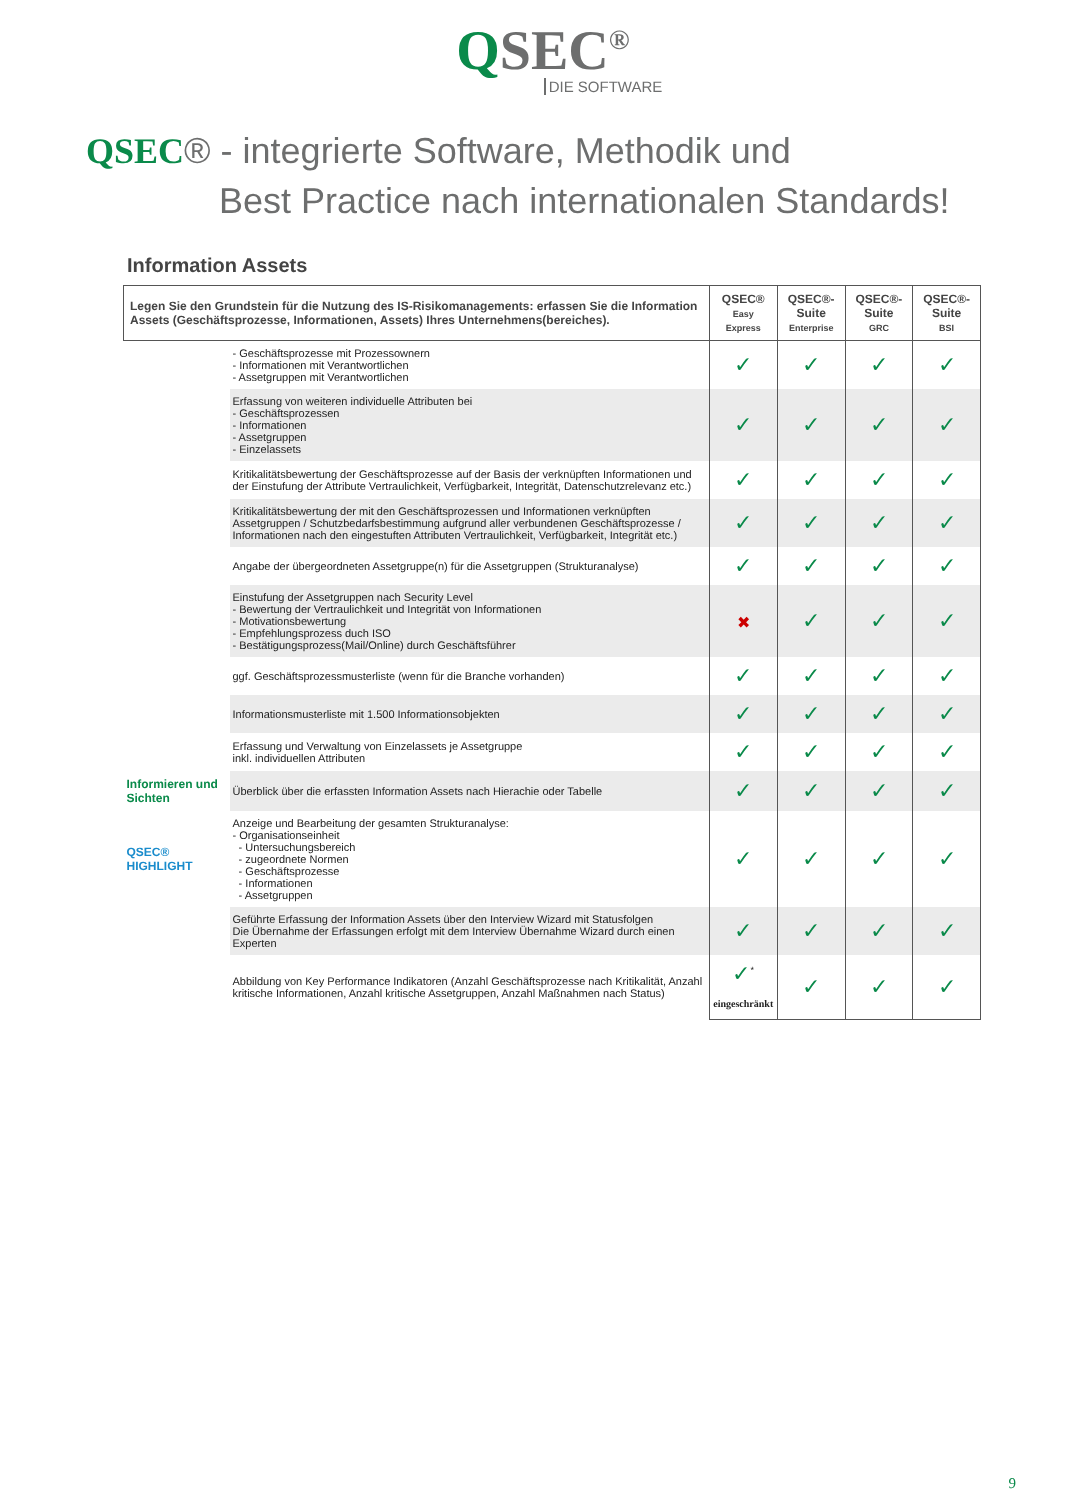QSEC<sup>®</sup>
DIE SOFTWARE
QSEC® - integrierte Software, Methodik und
Best Practice nach internationalen Standards!
Information Assets
| Legen Sie den Grundstein für die Nutzung des IS-Risikomanagements: erfassen Sie die Information Assets (Geschäftsprozesse, Informationen, Assets) Ihres Unternehmens(bereiches). | | QSEC® Easy Express | QSEC®-Suite Enterprise | QSEC®-Suite GRC | QSEC®-Suite BSI |
| --- | --- | --- | --- | --- | --- |
| | - Geschäftsprozesse mit Prozessownern - Informationen mit Verantwortlichen - Assetgruppen mit Verantwortlichen | ✓ | ✓ | ✓ | ✓ |
| | Erfassung von weiteren individuelle Attributen bei - Geschäftsprozessen - Informationen - Assetgruppen - Einzelassets | ✓ | ✓ | ✓ | ✓ |
| | Kritikalitätsbewertung der Geschäftsprozesse auf der Basis der verknüpften Informationen und der Einstufung der Attribute Vertraulichkeit, Verfügbarkeit, Integrität, Datenschutzrelevanz etc.) | ✓ | ✓ | ✓ | ✓ |
| | Kritikalitätsbewertung der mit den Geschäftsprozessen und Informationen verknüpften Assetgruppen / Schutzbedarfsbestimmung aufgrund aller verbundenen Geschäftsprozesse / Informationen nach den eingestuften Attributen Vertraulichkeit, Verfügbarkeit, Integrität etc.) | ✓ | ✓ | ✓ | ✓ |
| | Angabe der übergeordneten Assetgruppe(n) für die Assetgruppen (Strukturanalyse) | ✓ | ✓ | ✓ | ✓ |
| | Einstufung der Assetgruppen nach Security Level - Bewertung der Vertraulichkeit und Integrität von Informationen - Motivationsbewertung - Empfehlungsprozess duch ISO - Bestätigungsprozess(Mail/Online) durch Geschäftsführer | ✖ | ✓ | ✓ | ✓ |
| | ggf. Geschäftsprozessmusterliste (wenn für die Branche vorhanden) | ✓ | ✓ | ✓ | ✓ |
| | Informationsmusterliste mit 1.500 Informationsobjekten | ✓ | ✓ | ✓ | ✓ |
| | Erfassung und Verwaltung von Einzelassets je Assetgruppe inkl. individuellen Attributen | ✓ | ✓ | ✓ | ✓ |
| Informieren und Sichten | Überblick über die erfassten Information Assets nach Hierachie oder Tabelle | ✓ | ✓ | ✓ | ✓ |
| QSEC® HIGHLIGHT | Anzeige und Bearbeitung der gesamten Strukturanalyse: - Organisationseinheit - Untersuchungsbereich - zugeordnete Normen - Geschäftsprozesse - Informationen - Assetgruppen | ✓ | ✓ | ✓ | ✓ |
| | Geführte Erfassung der Information Assets über den Interview Wizard mit Statusfolgen Die Übernahme der Erfassungen erfolgt mit dem Interview Übernahme Wizard durch einen Experten | ✓ | ✓ | ✓ | ✓ |
| | Abbildung von Key Performance Indikatoren (Anzahl Geschäftsprozesse nach Kritikalität, Anzahl kritische Informationen, Anzahl kritische Assetgruppen, Anzahl Maßnahmen nach Status) | ✓<sup>*</sup> eingeschränkt | ✓ | ✓ | ✓ |
9